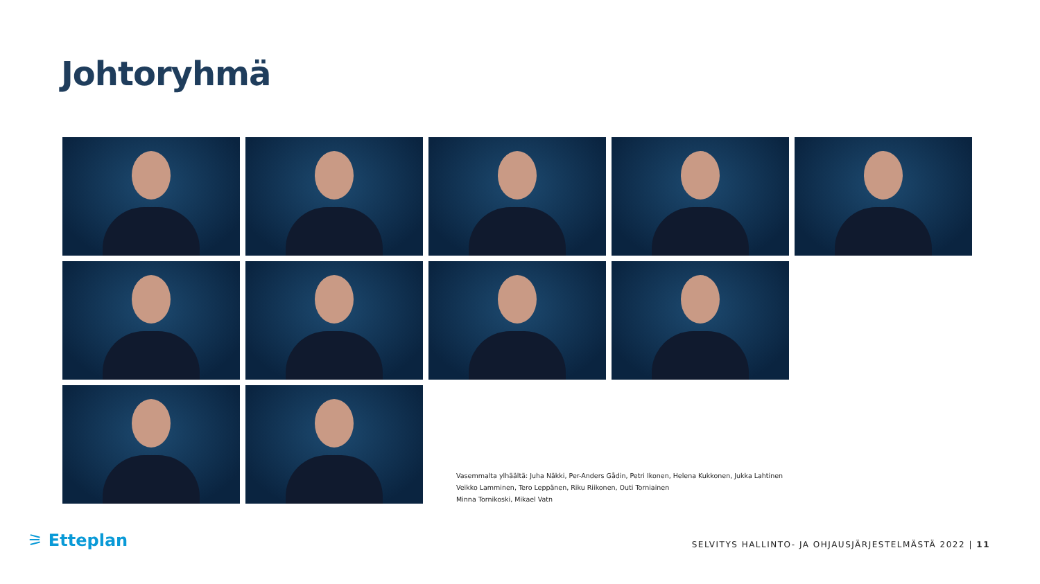Johtoryhmä
Vasemmalta ylhäältä: Juha Näkki, Per-Anders Gådin, Petri Ikonen, Helena Kukkonen, Jukka Lahtinen
Veikko Lamminen, Tero Leppänen, Riku Riikonen, Outi Torniainen
Minna Tornikoski, Mikael Vatn
⚞ Etteplan
SELVITYS HALLINTO- JA OHJAUSJÄRJESTELMÄSTÄ 2022 | 11